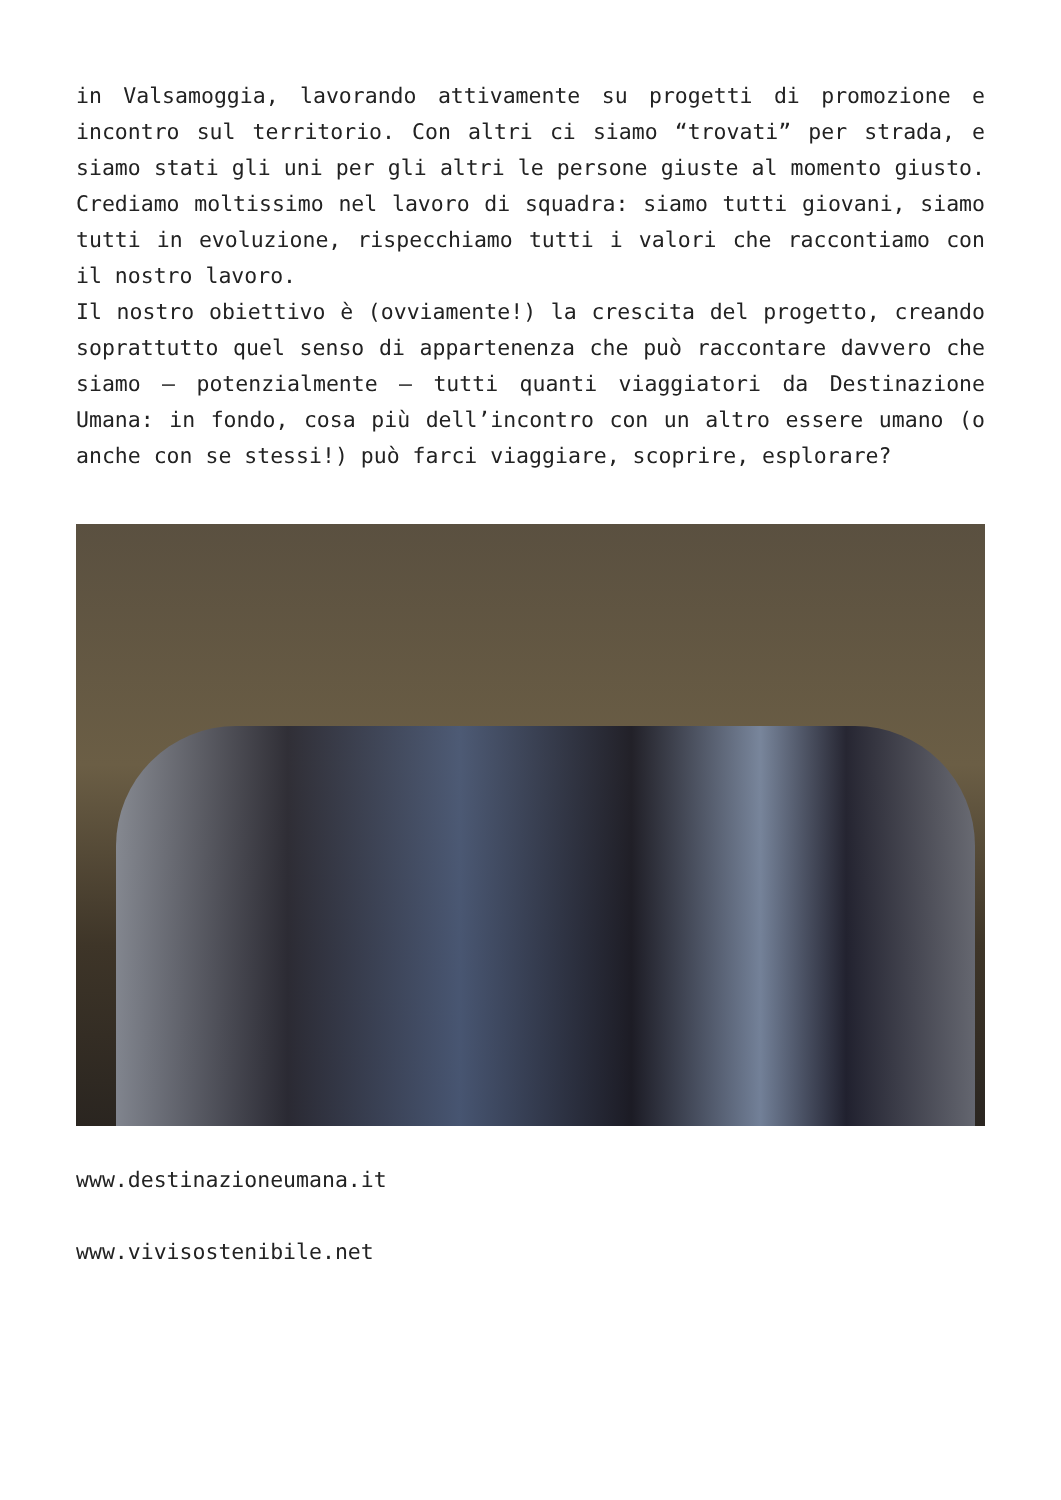in Valsamoggia, lavorando attivamente su progetti di promozione e incontro sul territorio. Con altri ci siamo “trovati” per strada, e siamo stati gli uni per gli altri le persone giuste al momento giusto. Crediamo moltissimo nel lavoro di squadra: siamo tutti giovani, siamo tutti in evoluzione, rispecchiamo tutti i valori che raccontiamo con il nostro lavoro.
Il nostro obiettivo è (ovviamente!) la crescita del progetto, creando soprattutto quel senso di appartenenza che può raccontare davvero che siamo – potenzialmente – tutti quanti viaggiatori da Destinazione Umana: in fondo, cosa più dell’incontro con un altro essere umano (o anche con se stessi!) può farci viaggiare, scoprire, esplorare?
www.destinazioneumana.it
www.vivisostenibile.net